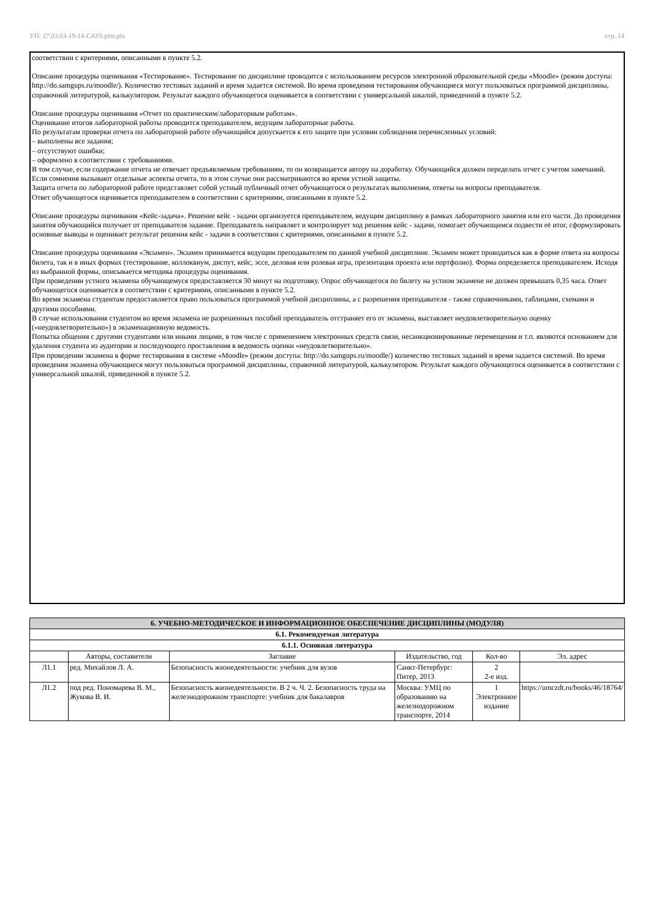УП: 27.03.03-19-14-САУб.plm.plx стр. 14
соответствии с критериями, описанными в пункте 5.2.
Описание процедуры оценивания «Тестирование». Тестирование по дисциплине проводится с использованием ресурсов электронной образовательной среды «Moodle» (режим доступа: http://do.samgups.ru/moodle/). Количество тестовых заданий и время задается системой. Во время проведения тестирования обучающиеся могут пользоваться программой дисциплины, справочной литературой, калькулятором. Результат каждого обучающегося оценивается в соответствии с универсальной шкалой, приведенной в пункте 5.2.
Описание процедуры оценивания «Отчет по практическим/лабораторным работам».
Оценивание итогов лабораторной работы проводится преподавателем, ведущим лабораторные работы.
По результатам проверки отчета по лабораторной работе обучающийся допускается к его защите при условии соблюдения перечисленных условий:
– выполнены все задания;
– отсутствуют ошибки;
– оформлено в соответствии с требованиями.
В том случае, если содержание отчета не отвечает предъявляемым требованиям, то он возвращается автору на доработку. Обучающийся должен переделать отчет с учетом замечаний. Если сомнения вызывают отдельные аспекты отчета, то в этом случае они рассматриваются во время устной защиты.
Защита отчета по лабораторной работе представляет собой устный публичный отчет обучающегося о результатах выполнения, ответы на вопросы преподавателя.
Ответ обучающегося оценивается преподавателем в соответствии с критериями, описанными в пункте 5.2.
Описание процедуры оценивания «Кейс-задача». Решение кейс - задачи организуется преподавателем, ведущим дисциплину в рамках лабораторного занятия или его части. До проведения занятия обучающийся получает от преподавателя задание. Преподаватель направляет и контролирует ход решения кейс - задачи, помогает обучающимся подвести её итог, сформулировать основные выводы и оценивает результат решения кейс - задачи в соответствии с критериями, описанными в пункте 5.2.
Описание процедуры оценивания «Экзамен». Экзамен принимается ведущим преподавателем по данной учебной дисциплине. Экзамен может проводиться как в форме ответа на вопросы билета, так и в иных формах (тестирование, коллоквиум, диспут, кейс, эссе, деловая или ролевая игра, презентация проекта или портфолио). Форма определяется преподавателем. Исходя из выбранной формы, описывается методика процедуры оценивания.
При проведении устного экзамена обучающемуся предоставляется 30 минут на подготовку. Опрос обучающегося по билету на устном экзамене не должен превышать 0,35 часа. Ответ обучающегося оценивается в соответствии с критериями, описанными в пункте 5.2.
Во время экзамена студентам предоставляется право пользоваться программой учебной дисциплины, а с разрешения преподавателя - также справочниками, таблицами, схемами и другими пособиями.
В случае использования студентом во время экзамена не разрешенных пособий преподаватель отстраняет его от экзамена, выставляет неудовлетворительную оценку («неудовлетворительно») в экзаменационную ведомость.
Попытка общения с другими студентами или иными лицами, в том числе с применением электронных средств связи, несанкционированные перемещения и т.п. являются основанием для удаления студента из аудитории и последующего проставления в ведомость оценки «неудовлетворительно».
При проведении экзамена в форме тестирования в системе «Moodle» (режим доступа: http://do.samgups.ru/moodle/) количество тестовых заданий и время задается системой. Во время проведения экзамена обучающиеся могут пользоваться программой дисциплины, справочной литературой, калькулятором. Результат каждого обучающегося оценивается в соответствии с универсальной шкалой, приведенной в пункте 5.2.
| 6. УЧЕБНО-МЕТОДИЧЕСКОЕ И ИНФОРМАЦИОННОЕ ОБЕСПЕЧЕНИЕ ДИСЦИПЛИНЫ (МОДУЛЯ) | | | | | |
| 6.1. Рекомендуемая литература | | | | | |
| 6.1.1. Основная литература | | | | | |
| | Авторы, составители | Заглавие | Издательство, год | Кол-во | Эл. адрес |
| Л1.1 | ред. Михайлов Л. А. | Безопасность жизнедеятельности: учебник для вузов | Санкт-Петербург: Питер, 2013 | 2 2-е изд. | |
| Л1.2 | под ред. Пономарева В. М., Жукова В. И. | Безопасность жизнедеятельности. В 2 ч. Ч. 2. Безопасность труда на железнодорожном транспорте: учебник для бакалавров | Москва: УМЦ по образованию на железнодорожном транспорте, 2014 | 1 Электронное издание | https://umczdt.ru/books/46/18764/ |